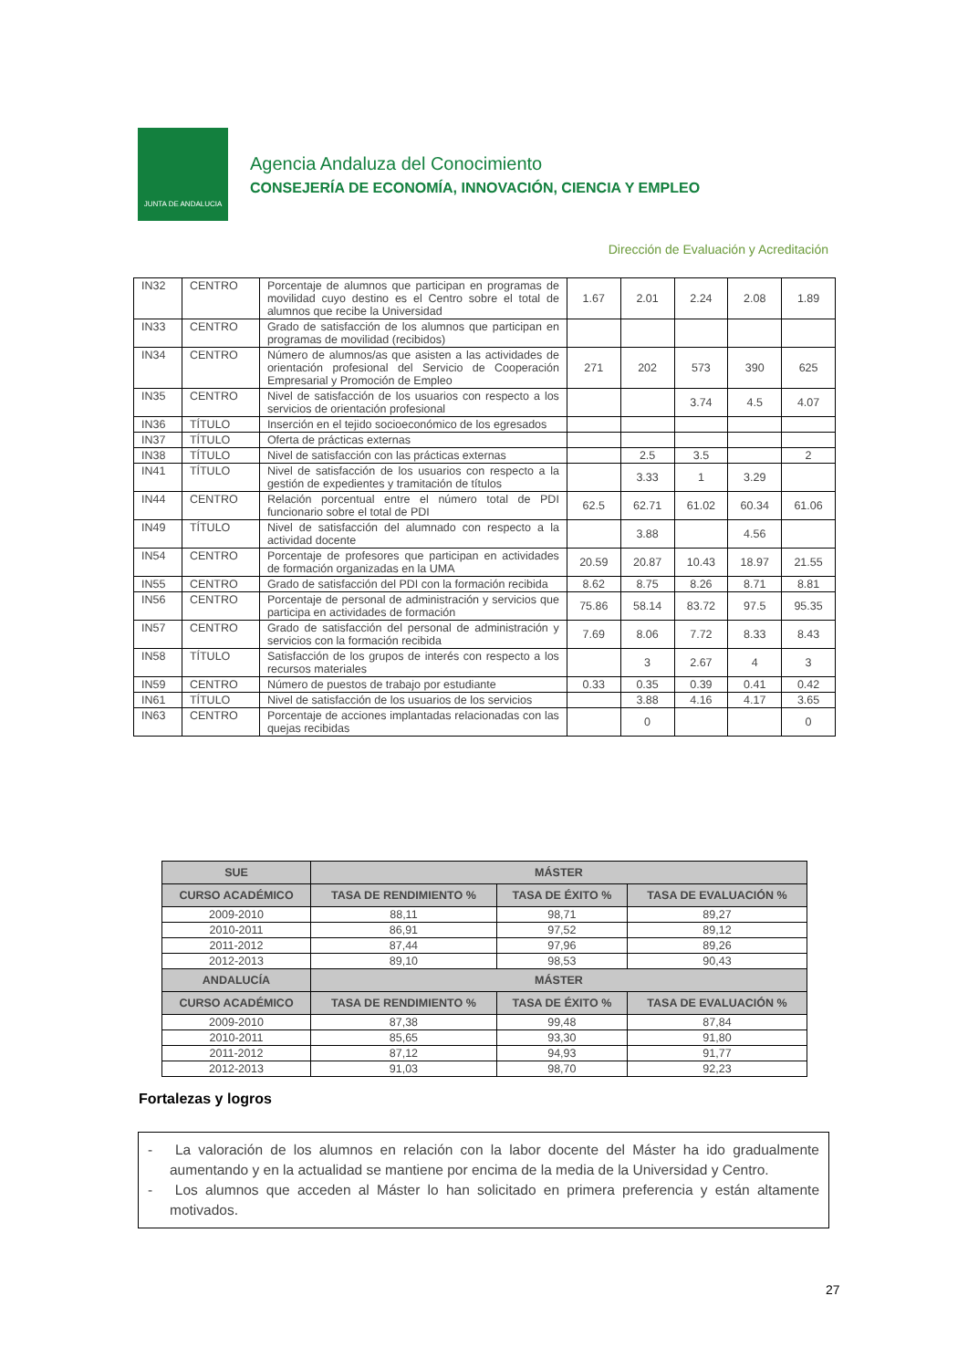JUNTA DE ANDALUCIA
Agencia Andaluza del Conocimiento
CONSEJERÍA DE ECONOMÍA, INNOVACIÓN, CIENCIA Y EMPLEO
Dirección de Evaluación y Acreditación
| IN32 | CENTRO | Porcentaje de alumnos que participan en programas de movilidad cuyo destino es el Centro sobre el total de alumnos que recibe la Universidad | 1.67 | 2.01 | 2.24 | 2.08 | 1.89 |
| IN33 | CENTRO | Grado de satisfacción de los alumnos que participan en programas de movilidad (recibidos) | | | | | |
| IN34 | CENTRO | Número de alumnos/as que asisten a las actividades de orientación profesional del Servicio de Cooperación Empresarial y Promoción de Empleo | 271 | 202 | 573 | 390 | 625 |
| IN35 | CENTRO | Nivel de satisfacción de los usuarios con respecto a los servicios de orientación profesional | | | 3.74 | 4.5 | 4.07 |
| IN36 | TÍTULO | Inserción en el tejido socioeconómico de los egresados | | | | | |
| IN37 | TÍTULO | Oferta de prácticas externas | | | | | |
| IN38 | TÍTULO | Nivel de satisfacción con las prácticas externas | | 2.5 | 3.5 | | 2 |
| IN41 | TÍTULO | Nivel de satisfacción de los usuarios con respecto a la gestión de expedientes y tramitación de títulos | | 3.33 | 1 | 3.29 | |
| IN44 | CENTRO | Relación porcentual entre el número total de PDI funcionario sobre el total de PDI | 62.5 | 62.71 | 61.02 | 60.34 | 61.06 |
| IN49 | TÍTULO | Nivel de satisfacción del alumnado con respecto a la actividad docente | | 3.88 | | 4.56 | |
| IN54 | CENTRO | Porcentaje de profesores que participan en actividades de formación organizadas en la UMA | 20.59 | 20.87 | 10.43 | 18.97 | 21.55 |
| IN55 | CENTRO | Grado de satisfacción del PDI con la formación recibida | 8.62 | 8.75 | 8.26 | 8.71 | 8.81 |
| IN56 | CENTRO | Porcentaje de personal de administración y servicios que participa en actividades de formación | 75.86 | 58.14 | 83.72 | 97.5 | 95.35 |
| IN57 | CENTRO | Grado de satisfacción del personal de administración y servicios con la formación recibida | 7.69 | 8.06 | 7.72 | 8.33 | 8.43 |
| IN58 | TÍTULO | Satisfacción de los grupos de interés con respecto a los recursos materiales | | 3 | 2.67 | 4 | 3 |
| IN59 | CENTRO | Número de puestos de trabajo por estudiante | 0.33 | 0.35 | 0.39 | 0.41 | 0.42 |
| IN61 | TÍTULO | Nivel de satisfacción de los usuarios de los servicios | | 3.88 | 4.16 | 4.17 | 3.65 |
| IN63 | CENTRO | Porcentaje de acciones implantadas relacionadas con las quejas recibidas | | 0 | | | 0 |
| SUE | MÁSTER | | |
| --- | --- | --- | --- |
| CURSO ACADÉMICO | TASA DE RENDIMIENTO % | TASA DE ÉXITO % | TASA DE EVALUACIÓN % |
| 2009-2010 | 88,11 | 98,71 | 89,27 |
| 2010-2011 | 86,91 | 97,52 | 89,12 |
| 2011-2012 | 87,44 | 97,96 | 89,26 |
| 2012-2013 | 89,10 | 98,53 | 90,43 |
| ANDALUCÍA | MÁSTER | | |
| CURSO ACADÉMICO | TASA DE RENDIMIENTO % | TASA DE ÉXITO % | TASA DE EVALUACIÓN % |
| 2009-2010 | 87,38 | 99,48 | 87,84 |
| 2010-2011 | 85,65 | 93,30 | 91,80 |
| 2011-2012 | 87,12 | 94,93 | 91,77 |
| 2012-2013 | 91,03 | 98,70 | 92,23 |
Fortalezas y logros
- La valoración de los alumnos en relación con la labor docente del Máster ha ido gradualmente aumentando y en la actualidad se mantiene por encima de la media de la Universidad y Centro.
- Los alumnos que acceden al Máster lo han solicitado en primera preferencia y están altamente motivados.
27